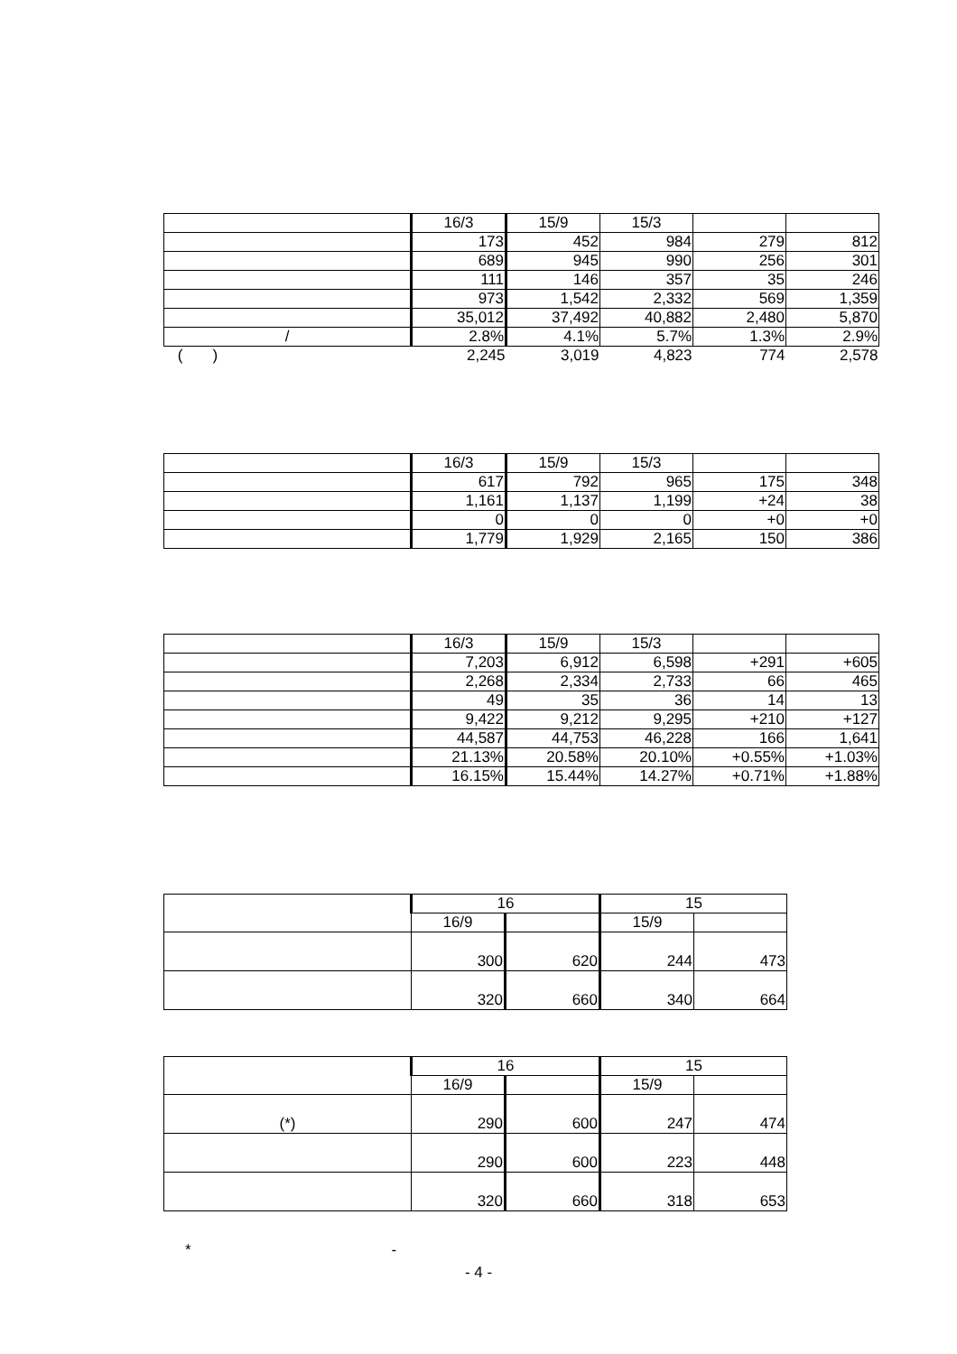| | 16/3 | 15/9 | 15/3 | | |
| --- | --- | --- | --- | --- | --- |
| | 173 | 452 | 984 | 279 | 812 |
| | 689 | 945 | 990 | 256 | 301 |
| | 111 | 146 | 357 | 35 | 246 |
| | 973 | 1,542 | 2,332 | 569 | 1,359 |
| | 35,012 | 37,492 | 40,882 | 2,480 | 5,870 |
| / | 2.8% | 4.1% | 5.7% | 1.3% | 2.9% |
| ( ) | 2,245 | 3,019 | 4,823 | 774 | 2,578 |
| | 16/3 | 15/9 | 15/3 | | |
| --- | --- | --- | --- | --- | --- |
| | 617 | 792 | 965 | 175 | 348 |
| | 1,161 | 1,137 | 1,199 | +24 | 38 |
| | 0 | 0 | 0 | +0 | +0 |
| | 1,779 | 1,929 | 2,165 | 150 | 386 |
| | 16/3 | 15/9 | 15/3 | | |
| --- | --- | --- | --- | --- | --- |
| | 7,203 | 6,912 | 6,598 | +291 | +605 |
| | 2,268 | 2,334 | 2,733 | 66 | 465 |
| | 49 | 35 | 36 | 14 | 13 |
| | 9,422 | 9,212 | 9,295 | +210 | +127 |
| | 44,587 | 44,753 | 46,228 | 166 | 1,641 |
| | 21.13% | 20.58% | 20.10% | +0.55% | +1.03% |
| | 16.15% | 15.44% | 14.27% | +0.71% | +1.88% |
| | 16 | | 15 | |
| --- | --- | --- | --- | --- |
| | 16/9 | | 15/9 | |
| | 300 | 620 | 244 | 473 |
| | 320 | 660 | 340 | 664 |
| | 16 | | 15 | |
| --- | --- | --- | --- | --- |
| | 16/9 | | 15/9 | |
| (*) | 290 | 600 | 247 | 474 |
| | 290 | 600 | 223 | 448 |
| | 320 | 660 | 318 | 653 |
* -
- 4 -